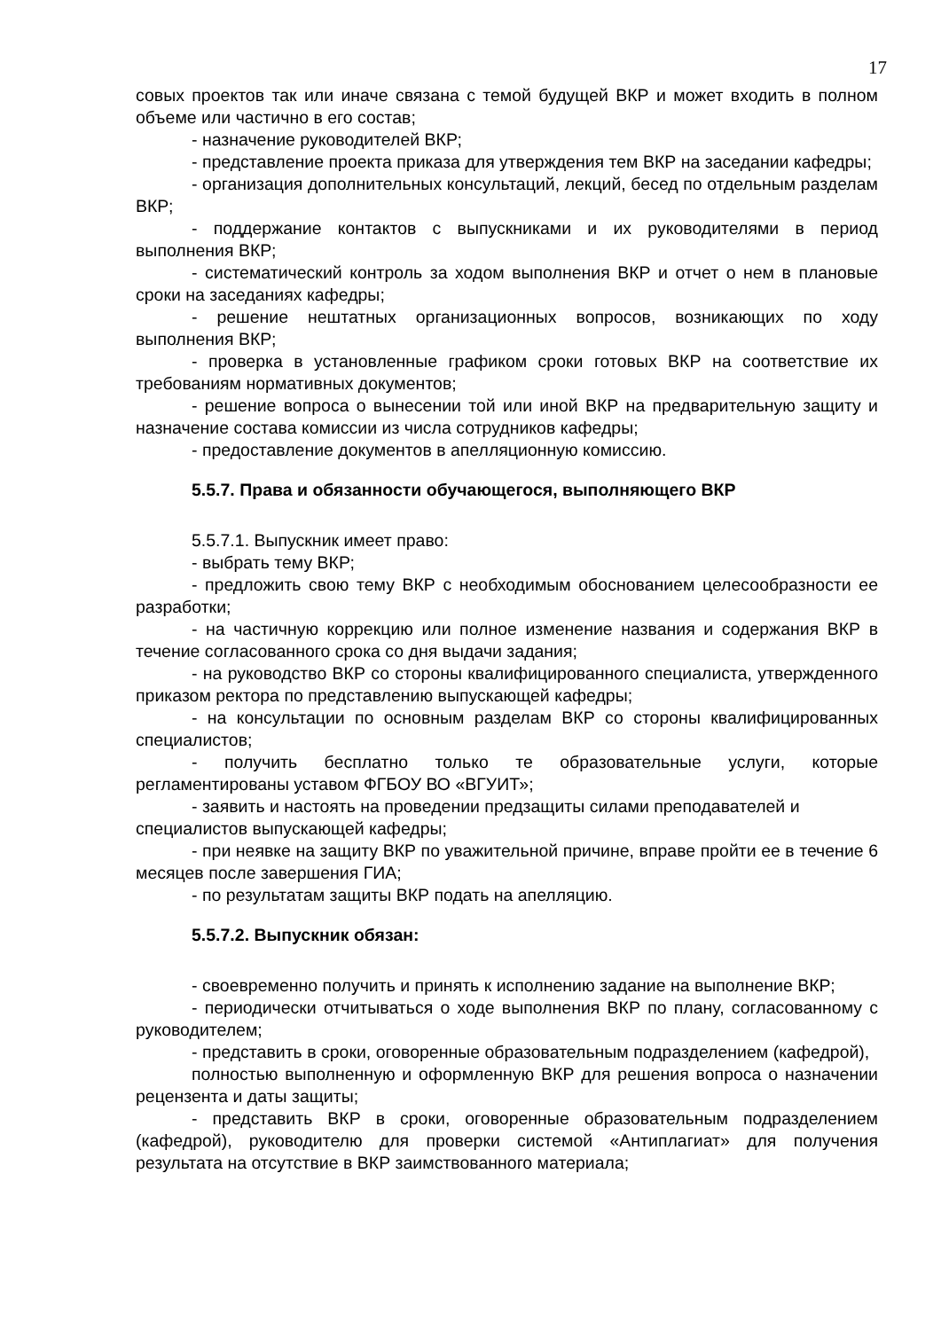17
совых проектов так или иначе связана с темой будущей ВКР и может входить в полном объеме или частично в его состав;
- назначение руководителей ВКР;
- представление проекта приказа для утверждения тем ВКР на заседании кафедры;
- организация дополнительных консультаций, лекций, бесед по отдельным разделам ВКР;
- поддержание контактов с выпускниками и их руководителями в период выполнения ВКР;
- систематический контроль за ходом выполнения ВКР и отчет о нем в плановые сроки на заседаниях кафедры;
- решение нештатных организационных вопросов, возникающих по ходу выполнения ВКР;
- проверка в установленные графиком сроки готовых ВКР на соответствие их требованиям нормативных документов;
- решение вопроса о вынесении той или иной ВКР на предварительную защиту и назначение состава комиссии из числа сотрудников кафедры;
- предоставление документов в апелляционную комиссию.
5.5.7. Права и обязанности обучающегося, выполняющего ВКР
5.5.7.1. Выпускник имеет право:
- выбрать тему ВКР;
- предложить свою тему ВКР с необходимым обоснованием целесообразности ее разработки;
- на частичную коррекцию или полное изменение названия и содержания ВКР в течение согласованного срока со дня выдачи задания;
- на руководство ВКР со стороны квалифицированного специалиста, утвержденного приказом ректора по представлению выпускающей кафедры;
- на консультации по основным разделам ВКР со стороны квалифицированных специалистов;
- получить бесплатно только те образовательные услуги, которые регламентированы уставом ФГБОУ ВО «ВГУИТ»;
- заявить и настоять на проведении предзащиты силами преподавателей и
специалистов выпускающей кафедры;
- при неявке на защиту ВКР по уважительной причине, вправе пройти ее в течение 6 месяцев после завершения ГИА;
- по результатам защиты ВКР подать на апелляцию.
5.5.7.2. Выпускник обязан:
- своевременно получить и принять к исполнению задание на выполнение ВКР;
- периодически отчитываться о ходе выполнения ВКР по плану, согласованному с руководителем;
- представить в сроки, оговоренные образовательным подразделением (кафедрой),
полностью выполненную и оформленную ВКР для решения вопроса о назначении рецензента и даты защиты;
- представить ВКР в сроки, оговоренные образовательным подразделением (кафедрой), руководителю для проверки системой «Антиплагиат» для получения результата на отсутствие в ВКР заимствованного материала;